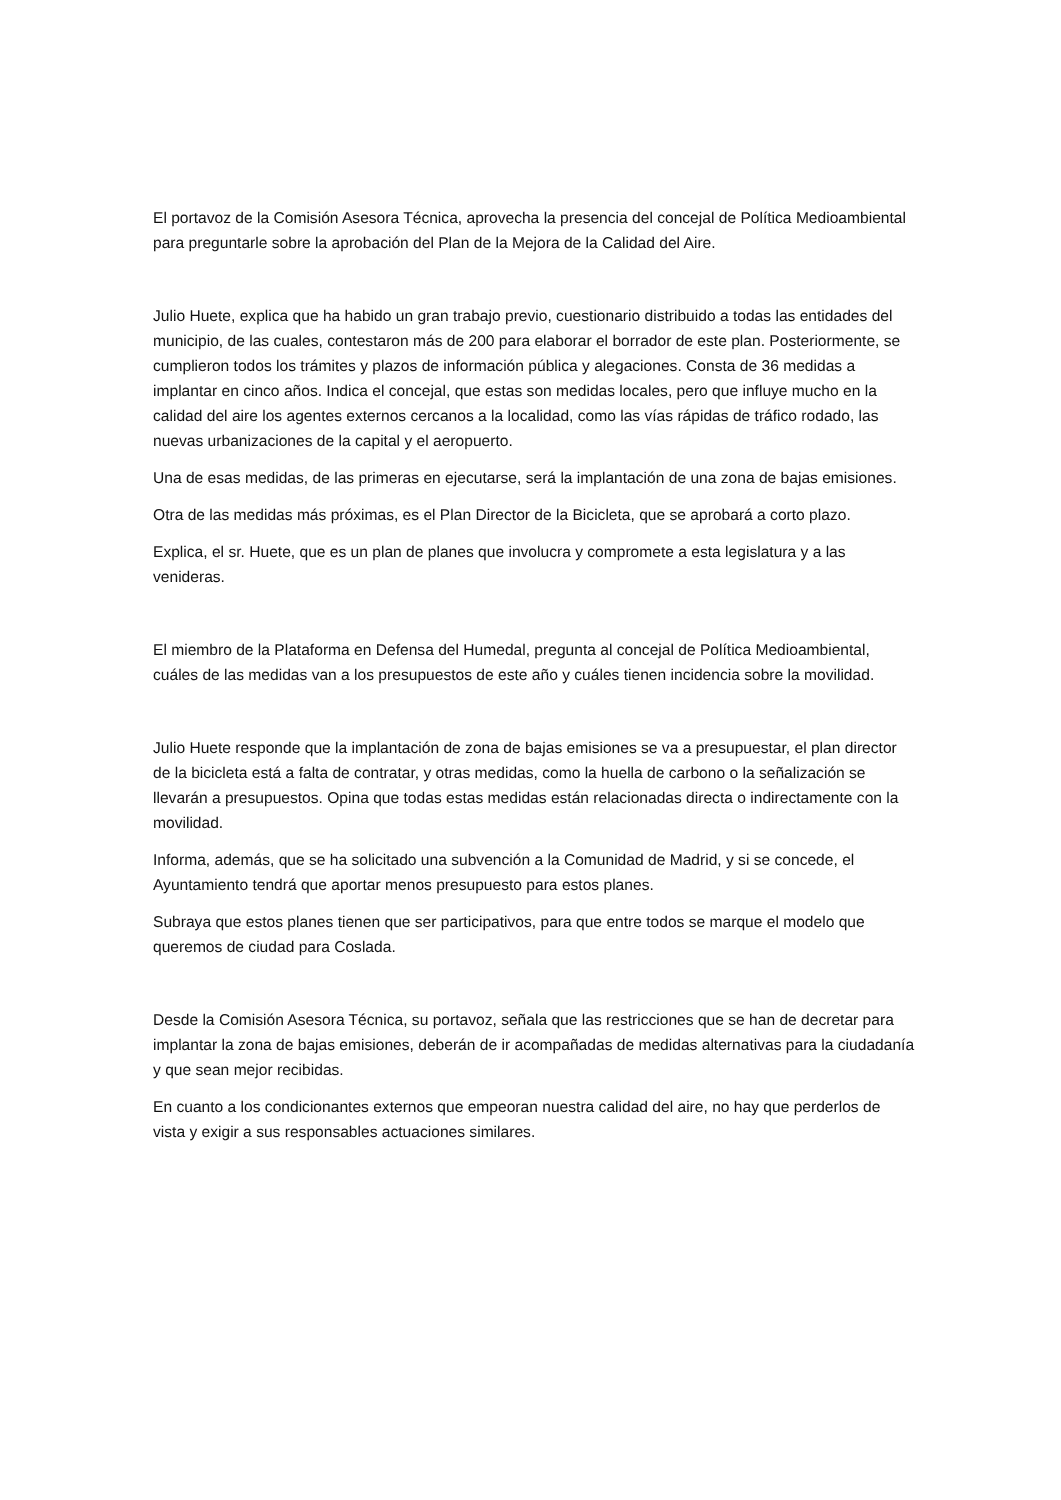El portavoz de la Comisión Asesora Técnica, aprovecha la presencia del concejal de Política Medioambiental para preguntarle sobre la aprobación del Plan de la Mejora de la Calidad del Aire.
Julio Huete, explica que ha habido un gran trabajo previo, cuestionario distribuido a todas las entidades del municipio, de las cuales, contestaron más de 200 para elaborar el borrador de este plan. Posteriormente, se cumplieron todos los trámites y plazos de información pública y alegaciones. Consta de 36 medidas a implantar en cinco años. Indica el concejal, que estas son medidas locales, pero que influye mucho en la calidad del aire los agentes externos cercanos a la localidad, como las vías rápidas de tráfico rodado, las nuevas urbanizaciones de la capital y el aeropuerto.
Una de esas medidas, de las primeras en ejecutarse, será la implantación de una zona de bajas emisiones.
Otra de las medidas más próximas, es el Plan Director de la Bicicleta, que se aprobará a corto plazo.
Explica, el sr. Huete, que es un plan de planes que involucra y compromete a esta legislatura y a las venideras.
El miembro de la Plataforma en Defensa del Humedal, pregunta al concejal de Política Medioambiental, cuáles de las medidas van a los presupuestos de este año y cuáles tienen incidencia sobre la movilidad.
Julio Huete responde que la implantación de zona de bajas emisiones se va a presupuestar, el plan director de la bicicleta está a falta de contratar, y otras medidas, como la huella de carbono o la señalización se llevarán a presupuestos. Opina que todas estas medidas están relacionadas directa o indirectamente con la movilidad.
Informa, además, que se ha solicitado una subvención a la Comunidad de Madrid, y si se concede, el Ayuntamiento tendrá que aportar menos presupuesto para estos planes.
Subraya que estos planes tienen que ser participativos, para que entre todos se marque el modelo que queremos de ciudad para Coslada.
Desde la Comisión Asesora Técnica, su portavoz, señala que las restricciones que se han de decretar para implantar la zona de bajas emisiones, deberán de ir acompañadas de medidas alternativas para la ciudadanía y que sean mejor recibidas.
En cuanto a los condicionantes externos que empeoran nuestra calidad del aire, no hay que perderlos de vista y exigir a sus responsables actuaciones similares.